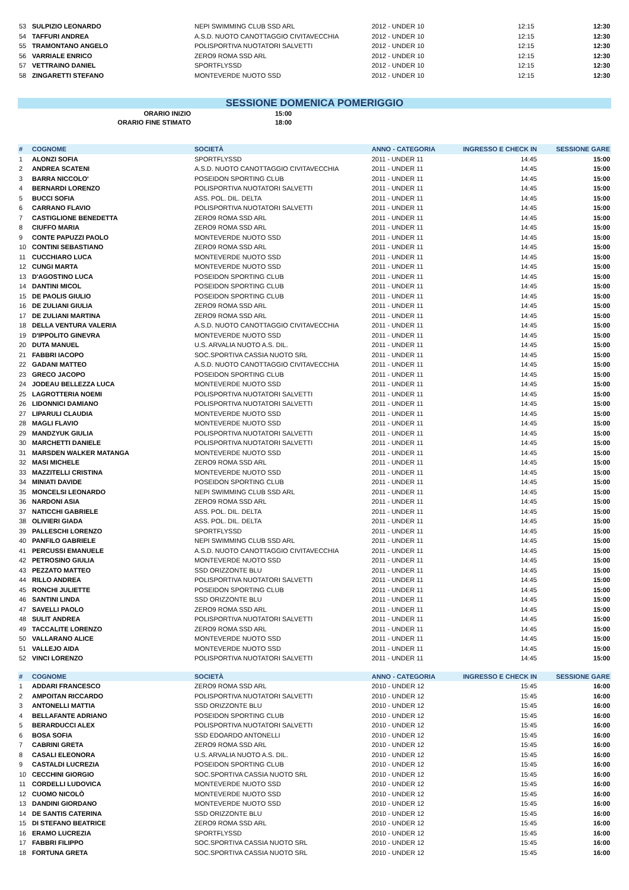| 53 | SULPIZIO LEONARDO | NEPI SWIMMING CLUB SSD ARL | 2012 - UNDER 10 | 12:15 | 12:30 |
| 54 | TAFFURI ANDREA | A.S.D. NUOTO CANOTTAGGIO CIVITAVECCHIA | 2012 - UNDER 10 | 12:15 | 12:30 |
| 55 | TRAMONTANO ANGELO | POLISPORTIVA NUOTATORI SALVETTI | 2012 - UNDER 10 | 12:15 | 12:30 |
| 56 | VARRIALE ENRICO | ZERO9 ROMA SSD ARL | 2012 - UNDER 10 | 12:15 | 12:30 |
| 57 | VETTRAINO DANIEL | SPORTFLYSSD | 2012 - UNDER 10 | 12:15 | 12:30 |
| 58 | ZINGARETTI STEFANO | MONTEVERDE NUOTO SSD | 2012 - UNDER 10 | 12:15 | 12:30 |
SESSIONE DOMENICA POMERIGGIO
| ORARIO INIZIO | 15:00 |
| ORARIO FINE STIMATO | 18:00 |
| # | COGNOME | SOCIETÀ | ANNO - CATEGORIA | INGRESSO E CHECK IN | SESSIONE GARE |
| --- | --- | --- | --- | --- | --- |
| 1 | ALONZI SOFIA | SPORTFLYSSD | 2011 - UNDER 11 | 14:45 | 15:00 |
| 2 | ANDREA SCATENI | A.S.D. NUOTO CANOTTAGGIO CIVITAVECCHIA | 2011 - UNDER 11 | 14:45 | 15:00 |
| 3 | BARRA NICCOLO' | POSEIDON SPORTING CLUB | 2011 - UNDER 11 | 14:45 | 15:00 |
| 4 | BERNARDI LORENZO | POLISPORTIVA NUOTATORI SALVETTI | 2011 - UNDER 11 | 14:45 | 15:00 |
| 5 | BUCCI SOFIA | ASS. POL. DIL. DELTA | 2011 - UNDER 11 | 14:45 | 15:00 |
| 6 | CARRANO FLAVIO | POLISPORTIVA NUOTATORI SALVETTI | 2011 - UNDER 11 | 14:45 | 15:00 |
| 7 | CASTIGLIONE BENEDETTA | ZERO9 ROMA SSD ARL | 2011 - UNDER 11 | 14:45 | 15:00 |
| 8 | CIUFFO MARIA | ZERO9 ROMA SSD ARL | 2011 - UNDER 11 | 14:45 | 15:00 |
| 9 | CONTE PAPUZZI PAOLO | MONTEVERDE NUOTO SSD | 2011 - UNDER 11 | 14:45 | 15:00 |
| 10 | CONTINI SEBASTIANO | ZERO9 ROMA SSD ARL | 2011 - UNDER 11 | 14:45 | 15:00 |
| 11 | CUCCHIARO LUCA | MONTEVERDE NUOTO SSD | 2011 - UNDER 11 | 14:45 | 15:00 |
| 12 | CUNGI MARTA | MONTEVERDE NUOTO SSD | 2011 - UNDER 11 | 14:45 | 15:00 |
| 13 | D'AGOSTINO LUCA | POSEIDON SPORTING CLUB | 2011 - UNDER 11 | 14:45 | 15:00 |
| 14 | DANTINI MICOL | POSEIDON SPORTING CLUB | 2011 - UNDER 11 | 14:45 | 15:00 |
| 15 | DE PAOLIS GIULIO | POSEIDON SPORTING CLUB | 2011 - UNDER 11 | 14:45 | 15:00 |
| 16 | DE ZULIANI GIULIA | ZERO9 ROMA SSD ARL | 2011 - UNDER 11 | 14:45 | 15:00 |
| 17 | DE ZULIANI MARTINA | ZERO9 ROMA SSD ARL | 2011 - UNDER 11 | 14:45 | 15:00 |
| 18 | DELLA VENTURA VALERIA | A.S.D. NUOTO CANOTTAGGIO CIVITAVECCHIA | 2011 - UNDER 11 | 14:45 | 15:00 |
| 19 | D'IPPOLITO GINEVRA | MONTEVERDE NUOTO SSD | 2011 - UNDER 11 | 14:45 | 15:00 |
| 20 | DUTA MANUEL | U.S. ARVALIA NUOTO A.S. DIL. | 2011 - UNDER 11 | 14:45 | 15:00 |
| 21 | FABBRI IACOPO | SOC.SPORTIVA CASSIA NUOTO SRL | 2011 - UNDER 11 | 14:45 | 15:00 |
| 22 | GADANI MATTEO | A.S.D. NUOTO CANOTTAGGIO CIVITAVECCHIA | 2011 - UNDER 11 | 14:45 | 15:00 |
| 23 | GRECO JACOPO | POSEIDON SPORTING CLUB | 2011 - UNDER 11 | 14:45 | 15:00 |
| 24 | JODEAU BELLEZZA LUCA | MONTEVERDE NUOTO SSD | 2011 - UNDER 11 | 14:45 | 15:00 |
| 25 | LAGROTTERIA NOEMI | POLISPORTIVA NUOTATORI SALVETTI | 2011 - UNDER 11 | 14:45 | 15:00 |
| 26 | LIDONNICI DAMIANO | POLISPORTIVA NUOTATORI SALVETTI | 2011 - UNDER 11 | 14:45 | 15:00 |
| 27 | LIPARULI CLAUDIA | MONTEVERDE NUOTO SSD | 2011 - UNDER 11 | 14:45 | 15:00 |
| 28 | MAGLI FLAVIO | MONTEVERDE NUOTO SSD | 2011 - UNDER 11 | 14:45 | 15:00 |
| 29 | MANDZYUK GIULIA | POLISPORTIVA NUOTATORI SALVETTI | 2011 - UNDER 11 | 14:45 | 15:00 |
| 30 | MARCHETTI DANIELE | POLISPORTIVA NUOTATORI SALVETTI | 2011 - UNDER 11 | 14:45 | 15:00 |
| 31 | MARSDEN WALKER MATANGA | MONTEVERDE NUOTO SSD | 2011 - UNDER 11 | 14:45 | 15:00 |
| 32 | MASI MICHELE | ZERO9 ROMA SSD ARL | 2011 - UNDER 11 | 14:45 | 15:00 |
| 33 | MAZZITELLI CRISTINA | MONTEVERDE NUOTO SSD | 2011 - UNDER 11 | 14:45 | 15:00 |
| 34 | MINIATI DAVIDE | POSEIDON SPORTING CLUB | 2011 - UNDER 11 | 14:45 | 15:00 |
| 35 | MONCELSI LEONARDO | NEPI SWIMMING CLUB SSD ARL | 2011 - UNDER 11 | 14:45 | 15:00 |
| 36 | NARDONI ASIA | ZERO9 ROMA SSD ARL | 2011 - UNDER 11 | 14:45 | 15:00 |
| 37 | NATICCHI GABRIELE | ASS. POL. DIL. DELTA | 2011 - UNDER 11 | 14:45 | 15:00 |
| 38 | OLIVIERI GIADA | ASS. POL. DIL. DELTA | 2011 - UNDER 11 | 14:45 | 15:00 |
| 39 | PALLESCHI LORENZO | SPORTFLYSSD | 2011 - UNDER 11 | 14:45 | 15:00 |
| 40 | PANFILO GABRIELE | NEPI SWIMMING CLUB SSD ARL | 2011 - UNDER 11 | 14:45 | 15:00 |
| 41 | PERCUSSI EMANUELE | A.S.D. NUOTO CANOTTAGGIO CIVITAVECCHIA | 2011 - UNDER 11 | 14:45 | 15:00 |
| 42 | PETROSINO GIULIA | MONTEVERDE NUOTO SSD | 2011 - UNDER 11 | 14:45 | 15:00 |
| 43 | PEZZATO MATTEO | SSD ORIZZONTE BLU | 2011 - UNDER 11 | 14:45 | 15:00 |
| 44 | RILLO ANDREA | POLISPORTIVA NUOTATORI SALVETTI | 2011 - UNDER 11 | 14:45 | 15:00 |
| 45 | RONCHI JULIETTE | POSEIDON SPORTING CLUB | 2011 - UNDER 11 | 14:45 | 15:00 |
| 46 | SANTINI LINDA | SSD ORIZZONTE BLU | 2011 - UNDER 11 | 14:45 | 15:00 |
| 47 | SAVELLI PAOLO | ZERO9 ROMA SSD ARL | 2011 - UNDER 11 | 14:45 | 15:00 |
| 48 | SULIT ANDREA | POLISPORTIVA NUOTATORI SALVETTI | 2011 - UNDER 11 | 14:45 | 15:00 |
| 49 | TACCALITE LORENZO | ZERO9 ROMA SSD ARL | 2011 - UNDER 11 | 14:45 | 15:00 |
| 50 | VALLARANO ALICE | MONTEVERDE NUOTO SSD | 2011 - UNDER 11 | 14:45 | 15:00 |
| 51 | VALLEJO AIDA | MONTEVERDE NUOTO SSD | 2011 - UNDER 11 | 14:45 | 15:00 |
| 52 | VINCI LORENZO | POLISPORTIVA NUOTATORI SALVETTI | 2011 - UNDER 11 | 14:45 | 15:00 |
| # | COGNOME | SOCIETÀ | ANNO - CATEGORIA | INGRESSO E CHECK IN | SESSIONE GARE |
| --- | --- | --- | --- | --- | --- |
| 1 | ADDARI FRANCESCO | ZERO9 ROMA SSD ARL | 2010 - UNDER 12 | 15:45 | 16:00 |
| 2 | AMPOITAN RICCARDO | POLISPORTIVA NUOTATORI SALVETTI | 2010 - UNDER 12 | 15:45 | 16:00 |
| 3 | ANTONELLI MATTIA | SSD ORIZZONTE BLU | 2010 - UNDER 12 | 15:45 | 16:00 |
| 4 | BELLAFANTE ADRIANO | POSEIDON SPORTING CLUB | 2010 - UNDER 12 | 15:45 | 16:00 |
| 5 | BERARDUCCI ALEX | POLISPORTIVA NUOTATORI SALVETTI | 2010 - UNDER 12 | 15:45 | 16:00 |
| 6 | BOSA SOFIA | SSD EDOARDO ANTONELLI | 2010 - UNDER 12 | 15:45 | 16:00 |
| 7 | CABRINI GRETA | ZERO9 ROMA SSD ARL | 2010 - UNDER 12 | 15:45 | 16:00 |
| 8 | CASALI ELEONORA | U.S. ARVALIA NUOTO A.S. DIL. | 2010 - UNDER 12 | 15:45 | 16:00 |
| 9 | CASTALDI LUCREZIA | POSEIDON SPORTING CLUB | 2010 - UNDER 12 | 15:45 | 16:00 |
| 10 | CECCHINI GIORGIO | SOC.SPORTIVA CASSIA NUOTO SRL | 2010 - UNDER 12 | 15:45 | 16:00 |
| 11 | CORDELLI LUDOVICA | MONTEVERDE NUOTO SSD | 2010 - UNDER 12 | 15:45 | 16:00 |
| 12 | CUOMO NICOLÒ | MONTEVERDE NUOTO SSD | 2010 - UNDER 12 | 15:45 | 16:00 |
| 13 | DANDINI GIORDANO | MONTEVERDE NUOTO SSD | 2010 - UNDER 12 | 15:45 | 16:00 |
| 14 | DE SANTIS CATERINA | SSD ORIZZONTE BLU | 2010 - UNDER 12 | 15:45 | 16:00 |
| 15 | DI STEFANO BEATRICE | ZERO9 ROMA SSD ARL | 2010 - UNDER 12 | 15:45 | 16:00 |
| 16 | ERAMO LUCREZIA | SPORTFLYSSD | 2010 - UNDER 12 | 15:45 | 16:00 |
| 17 | FABBRI FILIPPO | SOC.SPORTIVA CASSIA NUOTO SRL | 2010 - UNDER 12 | 15:45 | 16:00 |
| 18 | FORTUNA GRETA | SOC.SPORTIVA CASSIA NUOTO SRL | 2010 - UNDER 12 | 15:45 | 16:00 |